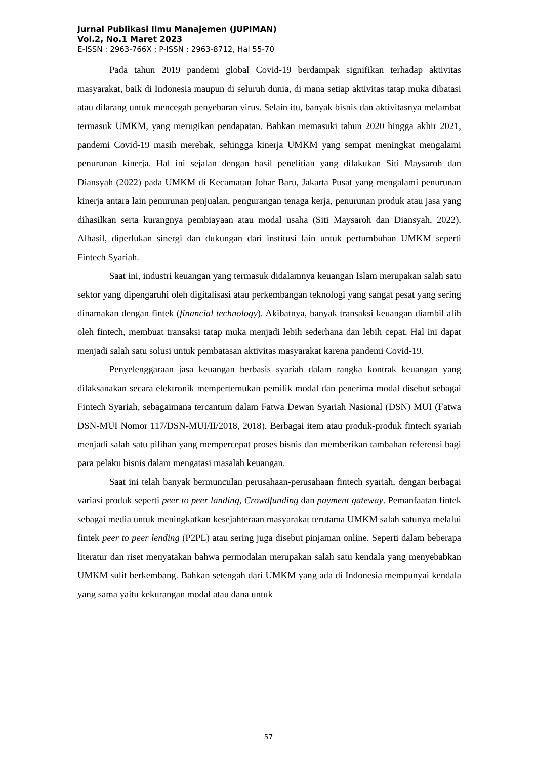Jurnal Publikasi Ilmu Manajemen (JUPIMAN)
Vol.2, No.1 Maret 2023
E-ISSN : 2963-766X ; P-ISSN : 2963-8712, Hal 55-70
Pada tahun 2019 pandemi global Covid-19 berdampak signifikan terhadap aktivitas masyarakat, baik di Indonesia maupun di seluruh dunia, di mana setiap aktivitas tatap muka dibatasi atau dilarang untuk mencegah penyebaran virus. Selain itu, banyak bisnis dan aktivitasnya melambat termasuk UMKM, yang merugikan pendapatan. Bahkan memasuki tahun 2020 hingga akhir 2021, pandemi Covid-19 masih merebak, sehingga kinerja UMKM yang sempat meningkat mengalami penurunan kinerja. Hal ini sejalan dengan hasil penelitian yang dilakukan Siti Maysaroh dan Diansyah (2022) pada UMKM di Kecamatan Johar Baru, Jakarta Pusat yang mengalami penurunan kinerja antara lain penurunan penjualan, pengurangan tenaga kerja, penurunan produk atau jasa yang dihasilkan serta kurangnya pembiayaan atau modal usaha (Siti Maysaroh dan Diansyah, 2022). Alhasil, diperlukan sinergi dan dukungan dari institusi lain untuk pertumbuhan UMKM seperti Fintech Syariah.
Saat ini, industri keuangan yang termasuk didalamnya keuangan Islam merupakan salah satu sektor yang dipengaruhi oleh digitalisasi atau perkembangan teknologi yang sangat pesat yang sering dinamakan dengan fintek (financial technology). Akibatnya, banyak transaksi keuangan diambil alih oleh fintech, membuat transaksi tatap muka menjadi lebih sederhana dan lebih cepat. Hal ini dapat menjadi salah satu solusi untuk pembatasan aktivitas masyarakat karena pandemi Covid-19.
Penyelenggaraan jasa keuangan berbasis syariah dalam rangka kontrak keuangan yang dilaksanakan secara elektronik mempertemukan pemilik modal dan penerima modal disebut sebagai Fintech Syariah, sebagaimana tercantum dalam Fatwa Dewan Syariah Nasional (DSN) MUI (Fatwa DSN-MUI Nomor 117/DSN-MUI/II/2018, 2018). Berbagai item atau produk-produk fintech syariah menjadi salah satu pilihan yang mempercepat proses bisnis dan memberikan tambahan referensi bagi para pelaku bisnis dalam mengatasi masalah keuangan.
Saat ini telah banyak bermunculan perusahaan-perusahaan fintech syariah, dengan berbagai variasi produk seperti peer to peer landing, Crowdfunding dan payment gateway. Pemanfaatan fintek sebagai media untuk meningkatkan kesejahteraan masyarakat terutama UMKM salah satunya melalui fintek peer to peer lending (P2PL) atau sering juga disebut pinjaman online. Seperti dalam beberapa literatur dan riset menyatakan bahwa permodalan merupakan salah satu kendala yang menyebabkan UMKM sulit berkembang. Bahkan setengah dari UMKM yang ada di Indonesia mempunyai kendala yang sama yaitu kekurangan modal atau dana untuk
57